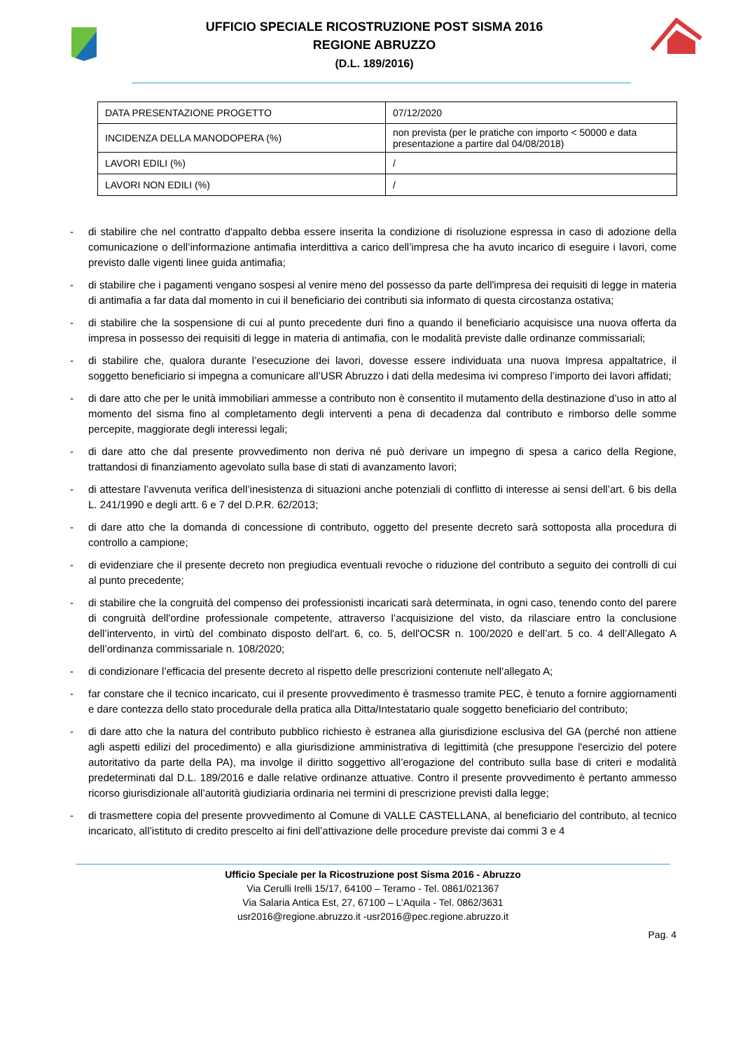UFFICIO SPECIALE RICOSTRUZIONE POST SISMA 2016
REGIONE ABRUZZO
(D.L. 189/2016)
| DATA PRESENTAZIONE PROGETTO | 07/12/2020 |
| INCIDENZA DELLA MANODOPERA (%) | non prevista (per le pratiche con importo < 50000 e data presentazione a partire dal 04/08/2018) |
| LAVORI EDILI (%) | / |
| LAVORI NON EDILI (%) | / |
- di stabilire che nel contratto d'appalto debba essere inserita la condizione di risoluzione espressa in caso di adozione della comunicazione o dell’informazione antimafia interdittiva a carico dell’impresa che ha avuto incarico di eseguire i lavori, come previsto dalle vigenti linee guida antimafia;
- di stabilire che i pagamenti vengano sospesi al venire meno del possesso da parte dell'impresa dei requisiti di legge in materia di antimafia a far data dal momento in cui il beneficiario dei contributi sia informato di questa circostanza ostativa;
- di stabilire che la sospensione di cui al punto precedente duri fino a quando il beneficiario acquisisce una nuova offerta da impresa in possesso dei requisiti di legge in materia di antimafia, con le modalità previste dalle ordinanze commissariali;
- di stabilire che, qualora durante l’esecuzione dei lavori, dovesse essere individuata una nuova Impresa appaltatrice, il soggetto beneficiario si impegna a comunicare all’USR Abruzzo i dati della medesima ivi compreso l’importo dei lavori affidati;
- di dare atto che per le unità immobiliari ammesse a contributo non è consentito il mutamento della destinazione d’uso in atto al momento del sisma fino al completamento degli interventi a pena di decadenza dal contributo e rimborso delle somme percepite, maggiorate degli interessi legali;
- di dare atto che dal presente provvedimento non deriva né può derivare un impegno di spesa a carico della Regione, trattandosi di finanziamento agevolato sulla base di stati di avanzamento lavori;
- di attestare l’avvenuta verifica dell’inesistenza di situazioni anche potenziali di conflitto di interesse ai sensi dell’art. 6 bis della L. 241/1990 e degli artt. 6 e 7 del D.P.R. 62/2013;
- di dare atto che la domanda di concessione di contributo, oggetto del presente decreto sarà sottoposta alla procedura di controllo a campione;
- di evidenziare che il presente decreto non pregiudica eventuali revoche o riduzione del contributo a seguito dei controlli di cui al punto precedente;
- di stabilire che la congruità del compenso dei professionisti incaricati sarà determinata, in ogni caso, tenendo conto del parere di congruità dell'ordine professionale competente, attraverso l’acquisizione del visto, da rilasciare entro la conclusione dell’intervento, in virtù del combinato disposto dell'art. 6, co. 5, dell'OCSR n. 100/2020 e dell’art. 5 co. 4 dell’Allegato A dell’ordinanza commissariale n. 108/2020;
- di condizionare l’efficacia del presente decreto al rispetto delle prescrizioni contenute nell’allegato A;
- far constare che il tecnico incaricato, cui il presente provvedimento è trasmesso tramite PEC, è tenuto a fornire aggiornamenti e dare contezza dello stato procedurale della pratica alla Ditta/Intestatario quale soggetto beneficiario del contributo;
- di dare atto che la natura del contributo pubblico richiesto è estranea alla giurisdizione esclusiva del GA (perché non attiene agli aspetti edilizi del procedimento) e alla giurisdizione amministrativa di legittimità (che presuppone l'esercizio del potere autoritativo da parte della PA), ma involge il diritto soggettivo all’erogazione del contributo sulla base di criteri e modalità predeterminati dal D.L. 189/2016 e dalle relative ordinanze attuative. Contro il presente provvedimento è pertanto ammesso ricorso giurisdizionale all’autorità giudiziaria ordinaria nei termini di prescrizione previsti dalla legge;
- di trasmettere copia del presente provvedimento al Comune di VALLE CASTELLANA, al beneficiario del contributo, al tecnico incaricato, all’istituto di credito prescelto ai fini dell’attivazione delle procedure previste dai commi 3 e 4
Ufficio Speciale per la Ricostruzione post Sisma 2016 - Abruzzo
Via Cerulli Irelli 15/17, 64100 – Teramo - Tel. 0861/021367
Via Salaria Antica Est, 27, 67100 – L’Aquila - Tel. 0862/3631
usr2016@regione.abruzzo.it -usr2016@pec.regione.abruzzo.it
Pag. 4